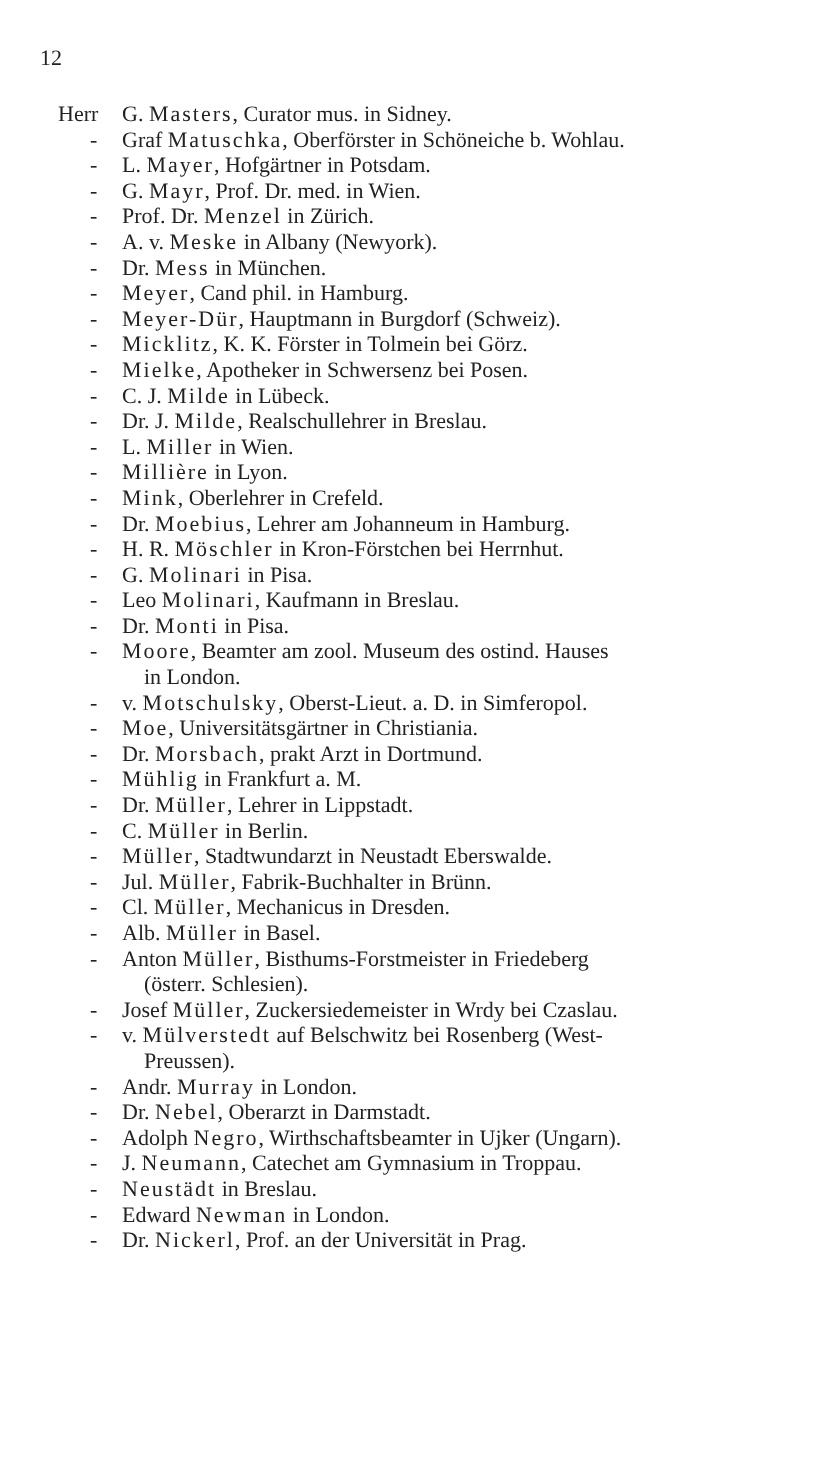12
Herr G. Masters, Curator mus. in Sidney.
- Graf Matuschka, Oberförster in Schöneiche b. Wohlau.
- L. Mayer, Hofgärtner in Potsdam.
- G. Mayr, Prof. Dr. med. in Wien.
- Prof. Dr. Menzel in Zürich.
- A. v. Meske in Albany (Newyork).
- Dr. Mess in München.
- Meyer, Cand phil. in Hamburg.
- Meyer-Dür, Hauptmann in Burgdorf (Schweiz).
- Micklitz, K. K. Förster in Tolmein bei Görz.
- Mielke, Apotheker in Schwersenz bei Posen.
- C. J. Milde in Lübeck.
- Dr. J. Milde, Realschullehrer in Breslau.
- L. Miller in Wien.
- Millière in Lyon.
- Mink, Oberlehrer in Crefeld.
- Dr. Moebius, Lehrer am Johanneum in Hamburg.
- H. R. Möschler in Kron-Förstchen bei Herrnhut.
- G. Molinari in Pisa.
- Leo Molinari, Kaufmann in Breslau.
- Dr. Monti in Pisa.
- Moore, Beamter am zool. Museum des ostind. Hauses
in London.
- v. Motschulsky, Oberst-Lieut. a. D. in Simferopol.
- Moe, Universitätsgärtner in Christiania.
- Dr. Morsbach, prakt Arzt in Dortmund.
- Mühlig in Frankfurt a. M.
- Dr. Müller, Lehrer in Lippstadt.
- C. Müller in Berlin.
- Müller, Stadtwundarzt in Neustadt Eberswalde.
- Jul. Müller, Fabrik-Buchhalter in Brünn.
- Cl. Müller, Mechanicus in Dresden.
- Alb. Müller in Basel.
- Anton Müller, Bisthums-Forstmeister in Friedeberg
(österr. Schlesien).
- Josef Müller, Zuckersiedemeister in Wrdy bei Czaslau.
- v. Mülverstedt auf Belschwitz bei Rosenberg (West-
Preussen).
- Andr. Murray in London.
- Dr. Nebel, Oberarzt in Darmstadt.
- Adolph Negro, Wirthschaftsbeamter in Ujker (Ungarn).
- J. Neumann, Catechet am Gymnasium in Troppau.
- Neustädt in Breslau.
- Edward Newman in London.
- Dr. Nickerl, Prof. an der Universität in Prag.